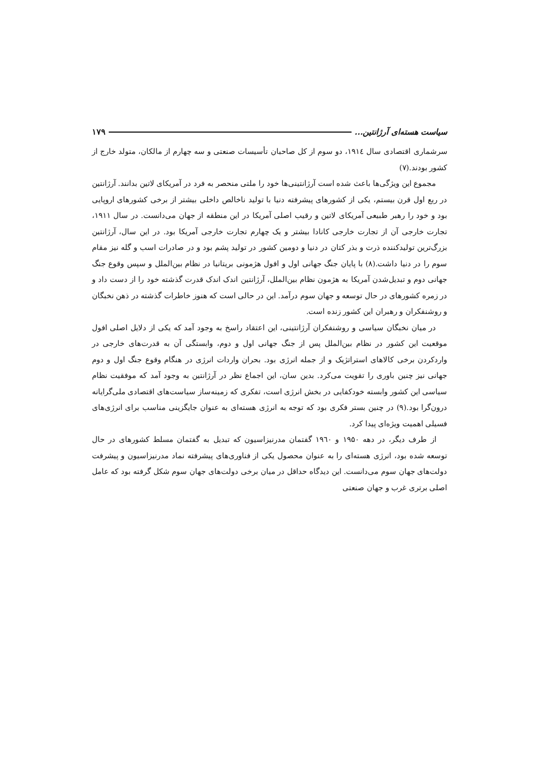سیاست هسته‌ای آرژانتین... ۱۷۹
سرشماری اقتصادی سال ۱۹۱٤، دو سوم از کل صاحبان تأسیسات صنعتی و سه چهارم از مالکان، متولد خارج از کشور بودند.(۷)
مجموع این ویژگی‌ها باعث شده است آرژانتینی‌ها خود را ملتی منحصر به فرد در آمریکای لاتین بدانند. آرژانتین در ربع اول قرن بیستم، یکی از کشورهای پیشرفته دنیا با تولید ناخالص داخلی بیشتر از برخی کشورهای اروپایی بود و خود را رهبر طبیعی آمریکای لاتین و رقیب اصلی آمریکا در این منطقه از جهان می‌دانست. در سال ۱۹۱۱، تجارت خارجی آن از تجارت خارجی کانادا بیشتر و یک چهارم تجارت خارجی آمریکا بود. در این سال، آرژانتین بزرگ‌ترین تولیدکننده ذرت و بذر کتان در دنیا و دومین کشور در تولید پشم بود و در صادرات اسب و گله نیز مقام سوم را در دنیا داشت.(۸) با پایان جنگ جهانی اول و افول هژمونی بریتانیا در نظام بین‌الملل و سپس وقوع جنگ جهانی دوم و تبدیل‌شدن آمریکا به هژمون نظام بین‌الملل، آرژانتین اندک اندک قدرت گذشته خود را از دست داد و در زمره کشورهای در حال توسعه و جهان سوم درآمد. این در حالی است که هنوز خاطرات گذشته در ذهن نخبگان و روشنفکران و رهبران این کشور زنده است.
در میان نخبگان سیاسی و روشنفکران آرژانتینی، این اعتقاد راسخ به وجود آمد که یکی از دلایل اصلی افول موقعیت این کشور در نظام بین‌الملل پس از جنگ جهانی اول و دوم، وابستگی آن به قدرت‌های خارجی در واردکردن برخی کالاهای استراتژیک و از جمله انرژی بود. بحران واردات انرژی در هنگام وقوع جنگ اول و دوم جهانی نیز چنین باوری را تقویت می‌کرد. بدین سان، این اجماع نظر در آرژانتین به وجود آمد که موفقیت نظام سیاسی این کشور وابسته خودکفایی در بخش انرژی است، تفکری که زمینه‌ساز سیاست‌های اقتصادی ملی‌گرایانه درون‌گرا بود.(۹) در چنین بستر فکری بود که توجه به انرژی هسته‌ای به عنوان جایگزینی مناسب برای انرژی‌های فسیلی اهمیت ویژه‌ای پیدا کرد.
از طرف دیگر، در دهه ۱۹۵۰ و ۱۹٦۰ گفتمان مدرنیزاسیون که تبدیل به گفتمان مسلط کشورهای در حال توسعه شده بود، انرژی هسته‌ای را به عنوان محصول یکی از فناوری‌های پیشرفته نماد مدرنیزاسیون و پیشرفت دولت‌های جهان سوم می‌دانست. این دیدگاه حداقل در میان برخی دولت‌های جهان سوم شکل گرفته بود که عامل اصلی برتری غرب و جهان صنعتی